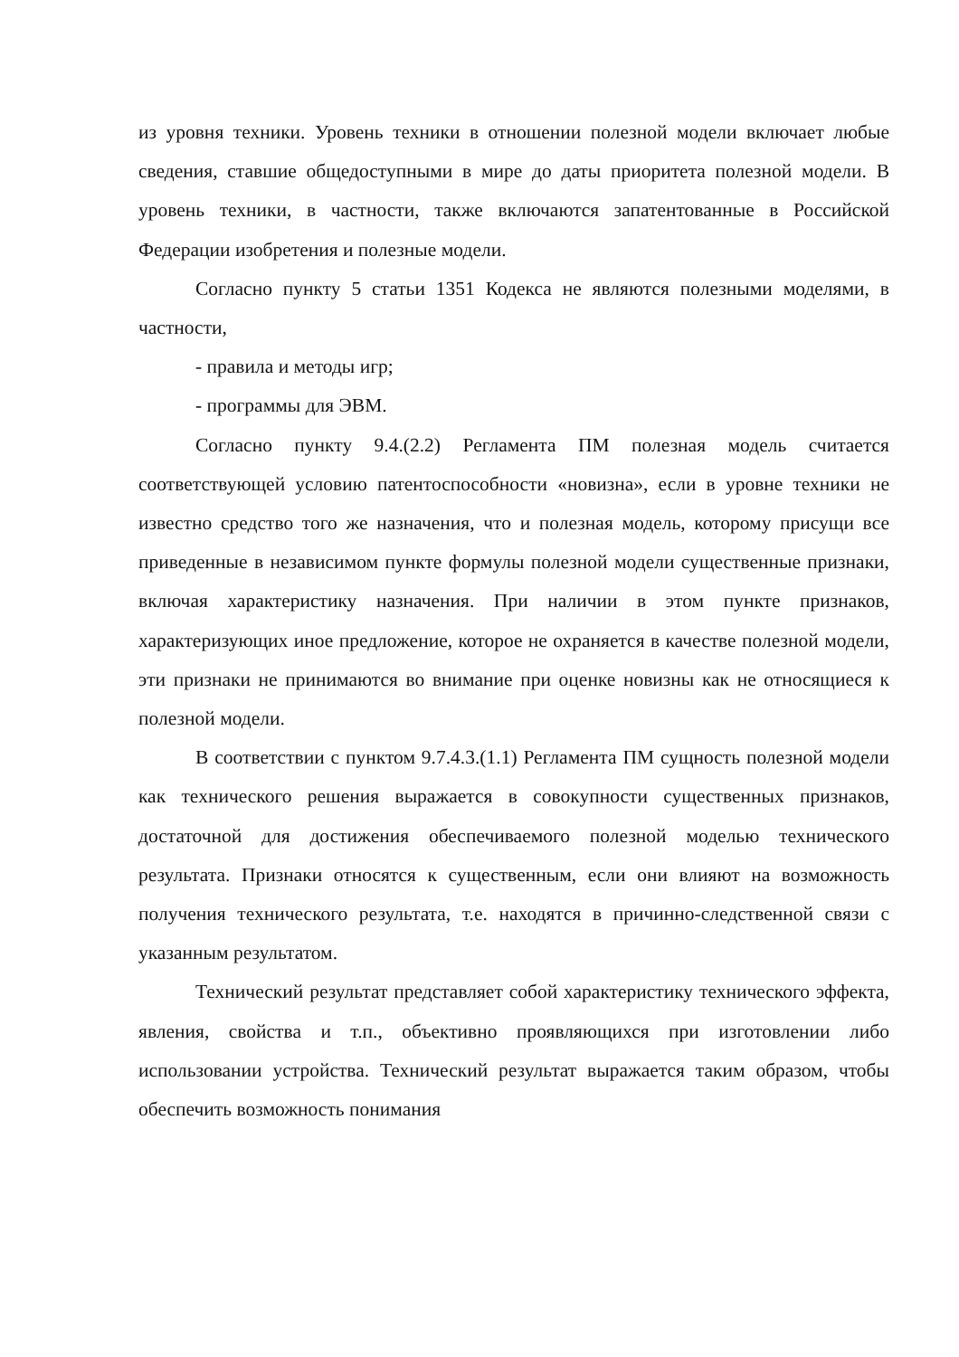из уровня техники. Уровень техники в отношении полезной модели включает любые сведения, ставшие общедоступными в мире до даты приоритета полезной модели. В уровень техники, в частности, также включаются запатентованные в Российской Федерации изобретения и полезные модели.
Согласно пункту 5 статьи 1351 Кодекса не являются полезными моделями, в частности,
- правила и методы игр;
- программы для ЭВМ.
Согласно пункту 9.4.(2.2) Регламента ПМ полезная модель считается соответствующей условию патентоспособности «новизна», если в уровне техники не известно средство того же назначения, что и полезная модель, которому присущи все приведенные в независимом пункте формулы полезной модели существенные признаки, включая характеристику назначения. При наличии в этом пункте признаков, характеризующих иное предложение, которое не охраняется в качестве полезной модели, эти признаки не принимаются во внимание при оценке новизны как не относящиеся к полезной модели.
В соответствии с пунктом 9.7.4.3.(1.1) Регламента ПМ сущность полезной модели как технического решения выражается в совокупности существенных признаков, достаточной для достижения обеспечиваемого полезной моделью технического результата. Признаки относятся к существенным, если они влияют на возможность получения технического результата, т.е. находятся в причинно-следственной связи с указанным результатом.
Технический результат представляет собой характеристику технического эффекта, явления, свойства и т.п., объективно проявляющихся при изготовлении либо использовании устройства. Технический результат выражается таким образом, чтобы обеспечить возможность понимания